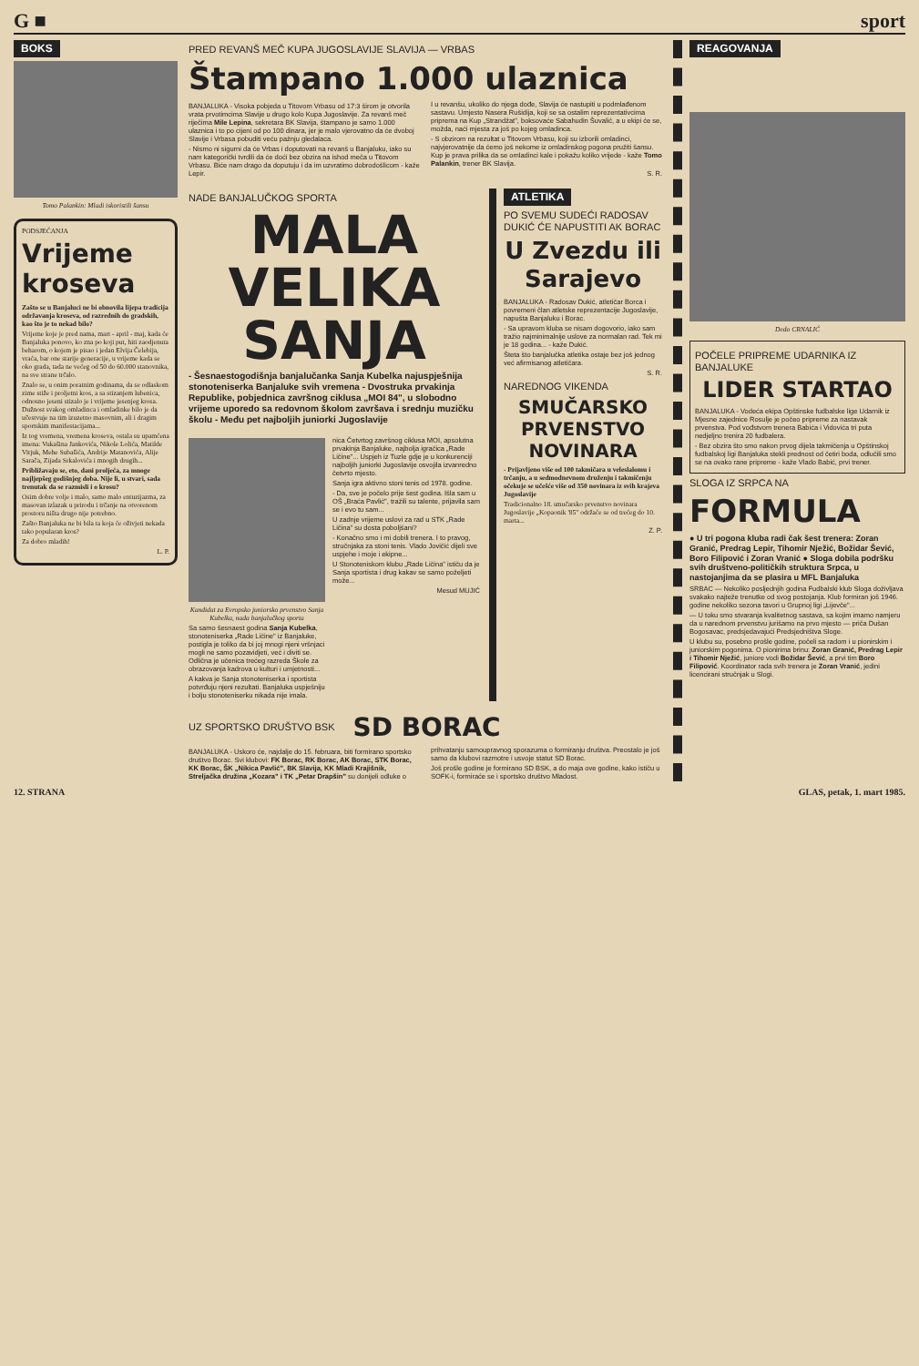G ■ sport
BOKS
Tomo Palankin: Mladi iskoristili šansu
PODSJEĆANJA
Vrijeme kroseva
Zašto se u Banjaluci ne bi obnovila lijepa tradicija održavanja kroseva, od razrednih do gradskih, kao što je to nekad bilo?
Vrijeme koje je pred nama, mart - april - maj, kada će Banjaluka ponovo, ko zna po koji put, hiti zaodjenuta beharom, o kojem je pisao i jedan Elvija Čelebija, vraća, bar one starije generacije, u vrijeme kada se oko grada, tada ne većeg od 50 do 60.000 stanovnika, na sve strane trčalo.
Znalo se, u onim poratnim godinama, da se odlaskom zime stiže i proljetni kros, a sa stizanjem lubenica, odnosno jeseni stizalo je i vrijeme jesenjeg krosa. Dužnost svakog omladinca i omladinke bilo je da učestvuje na tim izuzetno masovnim, ali i dragim sportskim manifestacijama...
Iz tog vremena, vremena kroseva, ostala su upamćena imena: Vukašina Jankovića, Nikole Lolića, Matilde Vitjuk, Mehe Subašića, Andrije Matanovića, Alije Sarača, Zijada Srkalovića i mnogih drugih...
Približavaju se, eto, dani proljeća, za mnoge najljepšeg godišnjeg doba. Nije li, u stvari, sada trenutak da se razmisli i o krosu?
Osim dobre volje i malo, samo malo entuzijazma, za masovan izlazak u prirodu i trčanje na otvorenom prostoru ništa drugo nije potrebno.
Zašto Banjaluka ne bi bila ta koja će oživjeti nekada tako popularan kros?
Za dobro mladih!
L. P.
PRED REVANŠ MEČ KUPA JUGOSLAVIJE SLAVIJA — VRBAS
Štampano 1.000 ulaznica
BANJALUKA - Visoka pobjeda u Titovom Vrbasu od 17:3 širom je otvorila vrata prvotimcima Slavije u drugo kolo Kupa Jugoslavije. Za revanš meč riječima Mile Lepina, sekretara BK Slavija, štampano je samo 1.000 ulaznica i to po cijeni od po 100 dinara, jer je malo vjerovatno da će dvoboj Slavije i Vrbasa pobuditi veću pažnju gledalaca.
- Nismo ni sigurni da će Vrbas i doputovati na revanš u Banjaluku, iako su nam kategorički tvrdili da će doći bez obzira na ishod meča u Titovom Vrbasu. Biće nam drago da doputuju i da im uzvratimo dobrodošlicom - kaže Lepir.
I u revanšu, ukoliko do njega dođe, Slavija će nastupiti u podmlađenom sastavu. Umjesto Nasera Rušidija, koji se sa ostalim reprezentativcima priprema na Kup „Strandžat", boksovaće Sabahudin Šuvalić, a u ekipi će se, možda, naći mjesta za još po kojeg omladinca.
- S obzirom na rezultat u Titovom Vrbasu, koji su izborili omladinci, najvjerovatnije da ćemo još nekome iz omladinskog pogona pružiti šansu. Kup je prava prilika da se omladinci kale i pokažu koliko vrijede - kaže Tomo Palankin, trener BK Slavija.
S. R.
NADE BANJALUČKOG SPORTA
MALA VELIKA SANJA
- Šesnaestogodišnja banjalučanka Sanja Kubelka najuspješnija stonoteniserka Banjaluke svih vremena - Dvostruka prvakinja Republike, pobjednica završnog ciklusa „MOI 84", u slobodno vrijeme uporedo sa redovnom školom završava i srednju muzičku školu - Među pet najboljih juniorki Jugoslavije
Kandidat za Evropsko juniorsko prvenstvo Sanja Kubelka, nada banjalučkog sporta
Sa samo šesnaest godina Sanja Kubelka, stonoteniserka „Rade Ličine" iz Banjaluke, postigla je toliko da bi joj mnogi njeni vršnjaci mogli ne samo pozavidjeti, već i diviti se. Odlična je učenica trećeg razreda Škole za obrazovanja kadrova u kulturi i umjetnosti...
A kakva je Sanja stonoteniserka i sportista potvrđuju njeni rezultati. Banjaluka uspješniju i bolju stonoteniserku nikada nije imala.
nica Četvrtog završnog ciklusa MOI, apsolutna prvakinja Banjaluke, najbolja igračica „Rade Ličine"... Uspjeh iz Tuzle gdje je u konkurenciji najboljih juniorki Jugoslavije osvojila izvanredno četvrto mjesto.
Sanja igra aktivno stoni tenis od 1978. godine.
- Da, sve je počelo prije šest godina. Išla sam u OŠ „Braća Pavlić", tražili su talente, prijavila sam se i evo tu sam...
U zadnje vrijeme uslovi za rad u STK „Rade Ličina" su dosta poboljšani?
- Konačno smo i mi dobili trenera. I to pravog, stručnjaka za stoni tenis. Vlado Jovičić dijeli sve uspjehe i moje i ekipne...
U Stonoteniskom klubu „Rade Ličina" ističu da je Sanja sportista i drug kakav se samo poželjeti može...
Mesud MUJIĆ
ATLETIKA
PO SVEMU SUDEĆI RADOSAV DUKIĆ ĆE NAPUSTITI AK BORAC
U Zvezdu ili Sarajevo
BANJALUKA - Radosav Dukić, atletičar Borca i povremeni član atletske reprezentacije Jugoslavije, napušta Banjaluku i Borac.
- Sa upravom kluba se nisam dogovorio, iako sam tražio najminimalnije uslove za normalan rad. Tek mi je 18 godina... - kaže Dukić.
Šteta što banjalučka atletika ostaje bez još jednog već afirmisanog atletičara.
S. R.
NAREDNOG VIKENDA
SMUČARSKO PRVENSTVO NOVINARA
- Prijavljeno više od 100 takmičara u veleslalomu i trčanju, a u sedmodnevnom druženju i takmičenju očekuje se učešće više od 350 novinara iz svih krajeva Jugoslavije
Tradicionalno 18. smučarsko prvenstvo novinara Jugoslavije „Kopaonik '85" održaće se od trećeg do 10. marta...
Z. P.
UZ SPORTSKO DRUŠTVO BSK
SD BORAC
BANJALUKA - Uskoro će, najdalje do 15. februara, biti formirano sportsko društvo Borac. Svi klubovi: FK Borac, RK Borac, AK Borac, STK Borac, KK Borac, ŠK „Nikica Pavlić", BK Slavija, KK Mladi Krajišnik, Streljačka družina „Kozara" i TK „Petar Drapšin" su donijeli odluke o prihvatanju samoupravnog sporazuma o formiranju društva. Preostalo je još samo da klubovi razmotre i usvoje statut SD Borac.
Još prošle godine je formirano SD BSK, a do maja ove godine, kako ističu u SOFK-i, formiraće se i sportsko društvo Mladost.
REAGOVANJA
Dedo CRNALIĆ
POČELE PRIPREME UDARNIKA IZ BANJALUKE
LIDER STARTAO
BANJALUKA - Vodeća ekipa Opštinske fudbalske lige Udarnik iz Mjesne zajednice Rosulje je počeo pripreme za nastavak prvenstva. Pod vođstvom trenera Babića i Vidovića tri puta nedjeljno trenira 20 fudbalera.
- Bez obzira što smo nakon prvog dijela takmičenja u Opštinskoj fudbalskoj ligi Banjaluka stekli prednost od četiri boda, odlučili smo se na ovako rane pripreme - kaže Vlado Babić, prvi trener.
SLOGA IZ SRPCA NA
FORMULA
● U tri pogona kluba radi čak šest trenera: Zoran Granić, Predrag Lepir, Tihomir Nježić, Božidar Šević, Boro Filipović i Zoran Vranić ● Sloga dobila podršku svih društveno-političkih struktura Srpca, u nastojanjima da se plasira u MFL Banjaluka
SRBAC — Nekoliko posljednjih godina Fudbalski klub Sloga doživljava svakako najteže trenutke od svog postojanja. Klub formiran još 1946. godine nekoliko sezona tavori u Grupnoj ligi „Lijevče"...
— U toku smo stvaranja kvalitetnog sastava, sa kojim imamo namjeru da u narednom prvenstvu jurišamo na prvo mjesto — priča Dušan Bogosavac, predsjedavajući Predsjedništva Sloge.
U klubu su, posebno prošle godine, počeli sa radom i u pionirskim i juniorskim pogonima. O pionirima brinu: Zoran Granić, Predrag Lepir i Tihomir Nježić, juniore vodi Božidar Šević, a prvi tim Boro Filipović. Koordinator rada svih trenera je Zoran Vranić, jedini licencirani stručnjak u Slogi.
12. STRANA GLAS, petak, 1. mart 1985.